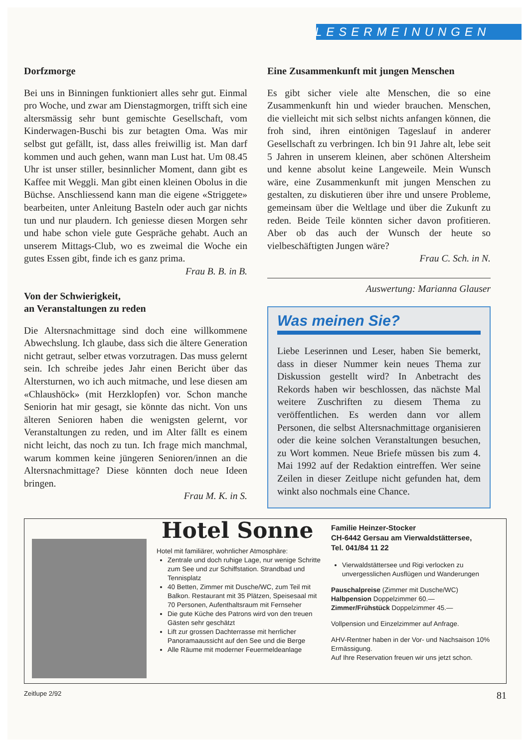LESERMEINUNGEN
Dorfzmorge
Bei uns in Binningen funktioniert alles sehr gut. Einmal pro Woche, und zwar am Dienstagmorgen, trifft sich eine altersmässig sehr bunt gemischte Gesellschaft, vom Kinderwagen-Buschi bis zur betagten Oma. Was mir selbst gut gefällt, ist, dass alles freiwillig ist. Man darf kommen und auch gehen, wann man Lust hat. Um 08.45 Uhr ist unser stiller, besinnlicher Moment, dann gibt es Kaffee mit Weggli. Man gibt einen kleinen Obolus in die Büchse. Anschliessend kann man die eigene «Striggete» bearbeiten, unter Anleitung Basteln oder auch gar nichts tun und nur plaudern. Ich geniesse diesen Morgen sehr und habe schon viele gute Gespräche gehabt. Auch an unserem Mittags-Club, wo es zweimal die Woche ein gutes Essen gibt, finde ich es ganz prima.
Frau B. B. in B.
Von der Schwierigkeit,
an Veranstaltungen zu reden
Die Altersnachmittage sind doch eine willkommene Abwechslung. Ich glaube, dass sich die ältere Generation nicht getraut, selber etwas vorzutragen. Das muss gelernt sein. Ich schreibe jedes Jahr einen Bericht über das Altersturnen, wo ich auch mitmache, und lese diesen am «Chlaushöck» (mit Herzklopfen) vor. Schon manche Seniorin hat mir gesagt, sie könnte das nicht. Von uns älteren Senioren haben die wenigsten gelernt, vor Veranstaltungen zu reden, und im Alter fällt es einem nicht leicht, das noch zu tun. Ich frage mich manchmal, warum kommen keine jüngeren Senioren/innen an die Altersnachmittage? Diese könnten doch neue Ideen bringen.
Frau M. K. in S.
Eine Zusammenkunft mit jungen Menschen
Es gibt sicher viele alte Menschen, die so eine Zusammenkunft hin und wieder brauchen. Menschen, die vielleicht mit sich selbst nichts anfangen können, die froh sind, ihren eintönigen Tageslauf in anderer Gesellschaft zu verbringen. Ich bin 91 Jahre alt, lebe seit 5 Jahren in unserem kleinen, aber schönen Altersheim und kenne absolut keine Langeweile. Mein Wunsch wäre, eine Zusammenkunft mit jungen Menschen zu gestalten, zu diskutieren über ihre und unsere Probleme, gemeinsam über die Weltlage und über die Zukunft zu reden. Beide Teile könnten sicher davon profitieren. Aber ob das auch der Wunsch der heute so vielbeschäftigten Jungen wäre?
Frau C. Sch. in N.
Auswertung: Marianna Glauser
Was meinen Sie?
Liebe Leserinnen und Leser, haben Sie bemerkt, dass in dieser Nummer kein neues Thema zur Diskussion gestellt wird? In Anbetracht des Rekords haben wir beschlossen, das nächste Mal weitere Zuschriften zu diesem Thema zu veröffentlichen. Es werden dann vor allem Personen, die selbst Altersnachmittage organisieren oder die keine solchen Veranstaltungen besuchen, zu Wort kommen. Neue Briefe müssen bis zum 4. Mai 1992 auf der Redaktion eintreffen. Wer seine Zeilen in dieser Zeitlupe nicht gefunden hat, dem winkt also nochmals eine Chance.
Hotel Sonne
Hotel mit familiärer, wohnlicher Atmosphäre:
Zentrale und doch ruhige Lage, nur wenige Schritte zum See und zur Schiffstation. Strandbad und Tennisplatz
40 Betten, Zimmer mit Dusche/WC, zum Teil mit Balkon. Restaurant mit 35 Plätzen, Speisesaal mit 70 Personen, Aufenthaltsraum mit Fernseher
Die gute Küche des Patrons wird von den treuen Gästen sehr geschätzt
Lift zur grossen Dachterrasse mit herrlicher Panoramaaussicht auf den See und die Berge
Alle Räume mit moderner Feuermeldeanlage
Familie Heinzer-Stocker
CH-6442 Gersau am Vierwaldstättersee,
Tel. 041/84 11 22
Vierwaldstättersee und Rigi verlocken zu unvergesslichen Ausflügen und Wanderungen
Pauschalpreise (Zimmer mit Dusche/WC)
Halbpension Doppelzimmer 60.—
Zimmer/Frühstück Doppelzimmer 45.—
Vollpension und Einzelzimmer auf Anfrage.
AHV-Rentner haben in der Vor- und Nachsaison 10% Ermässigung.
Auf Ihre Reservation freuen wir uns jetzt schon.
Zeitlupe 2/92 81